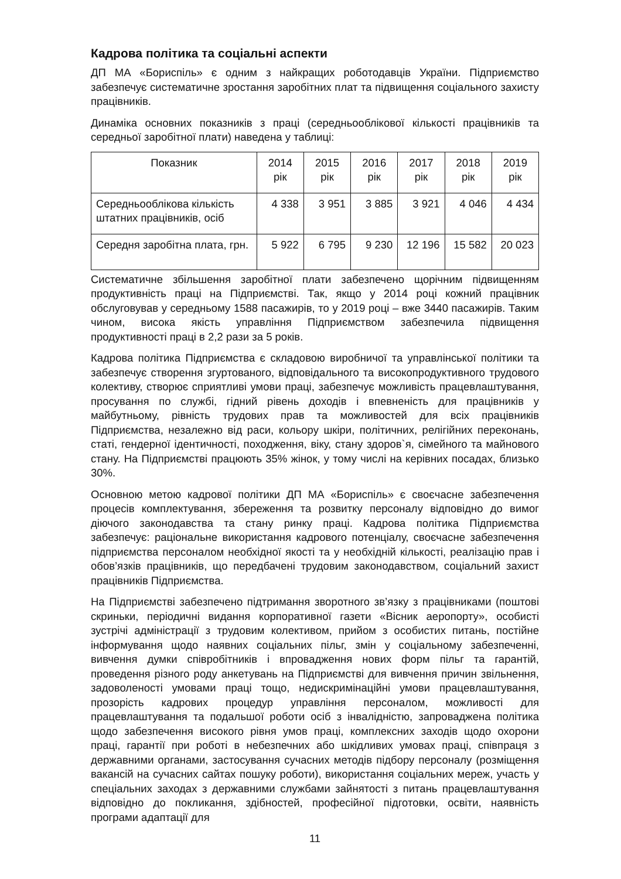Кадрова політика та соціальні аспекти
ДП МА «Бориспіль» є одним з найкращих роботодавців України. Підприємство забезпечує систематичне зростання заробітних плат та підвищення соціального захисту працівників.
Динаміка основних показників з праці (середньооблікової кількості працівників та середньої заробітної плати) наведена у таблиці:
| Показник | 2014 рік | 2015 рік | 2016 рік | 2017 рік | 2018 рік | 2019 рік |
| --- | --- | --- | --- | --- | --- | --- |
| Середньооблікова кількість штатних працівників, осіб | 4 338 | 3 951 | 3 885 | 3 921 | 4 046 | 4 434 |
| Середня заробітна плата, грн. | 5 922 | 6 795 | 9 230 | 12 196 | 15 582 | 20 023 |
Систематичне збільшення заробітної плати забезпечено щорічним підвищенням продуктивність праці на Підприємстві. Так, якщо у 2014 році кожний працівник обслуговував у середньому 1588 пасажирів, то у 2019 році – вже 3440 пасажирів. Таким чином, висока якість управління Підприємством забезпечила підвищення продуктивності праці в 2,2 рази за 5 років.
Кадрова політика Підприємства є складовою виробничої та управлінської політики та забезпечує створення згуртованого, відповідального та високопродуктивного трудового колективу, створює сприятливі умови праці, забезпечує можливість працевлаштування, просування по службі, гідний рівень доходів і впевненість для працівників у майбутньому, рівність трудових прав та можливостей для всіх працівників Підприємства, незалежно від раси, кольору шкіри, політичних, релігійних переконань, статі, гендерної ідентичності, походження, віку, стану здоров`я, сімейного та майнового стану. На Підприємстві працюють 35% жінок, у тому числі на керівних посадах, близько 30%.
Основною метою кадрової політики ДП МА «Бориспіль» є своєчасне забезпечення процесів комплектування, збереження та розвитку персоналу відповідно до вимог діючого законодавства та стану ринку праці. Кадрова політика Підприємства забезпечує: раціональне використання кадрового потенціалу, своєчасне забезпечення підприємства персоналом необхідної якості та у необхідній кількості, реалізацію прав і обов’язків працівників, що передбачені трудовим законодавством, соціальний захист працівників Підприємства.
На Підприємстві забезпечено підтримання зворотного зв’язку з працівниками (поштові скриньки, періодичні видання корпоративної газети «Вісник аеропорту», особисті зустрічі адміністрації з трудовим колективом, прийом з особистих питань, постійне інформування щодо наявних соціальних пільг, змін у соціальному забезпеченні, вивчення думки співробітників і впровадження нових форм пільг та гарантій, проведення різного роду анкетувань на Підприємстві для вивчення причин звільнення, задоволеності умовами праці тощо, недискримінаційні умови працевлаштування, прозорість кадрових процедур управління персоналом, можливості для працевлаштування та подальшої роботи осіб з інвалідністю, запроваджена політика щодо забезпечення високого рівня умов праці, комплексних заходів щодо охорони праці, гарантії при роботі в небезпечних або шкідливих умовах праці, співпраця з державними органами, застосування сучасних методів підбору персоналу (розміщення вакансій на сучасних сайтах пошуку роботи), використання соціальних мереж, участь у спеціальних заходах з державними службами зайнятості з питань працевлаштування відповідно до покликання, здібностей, професійної підготовки, освіти, наявність програми адаптації для
11